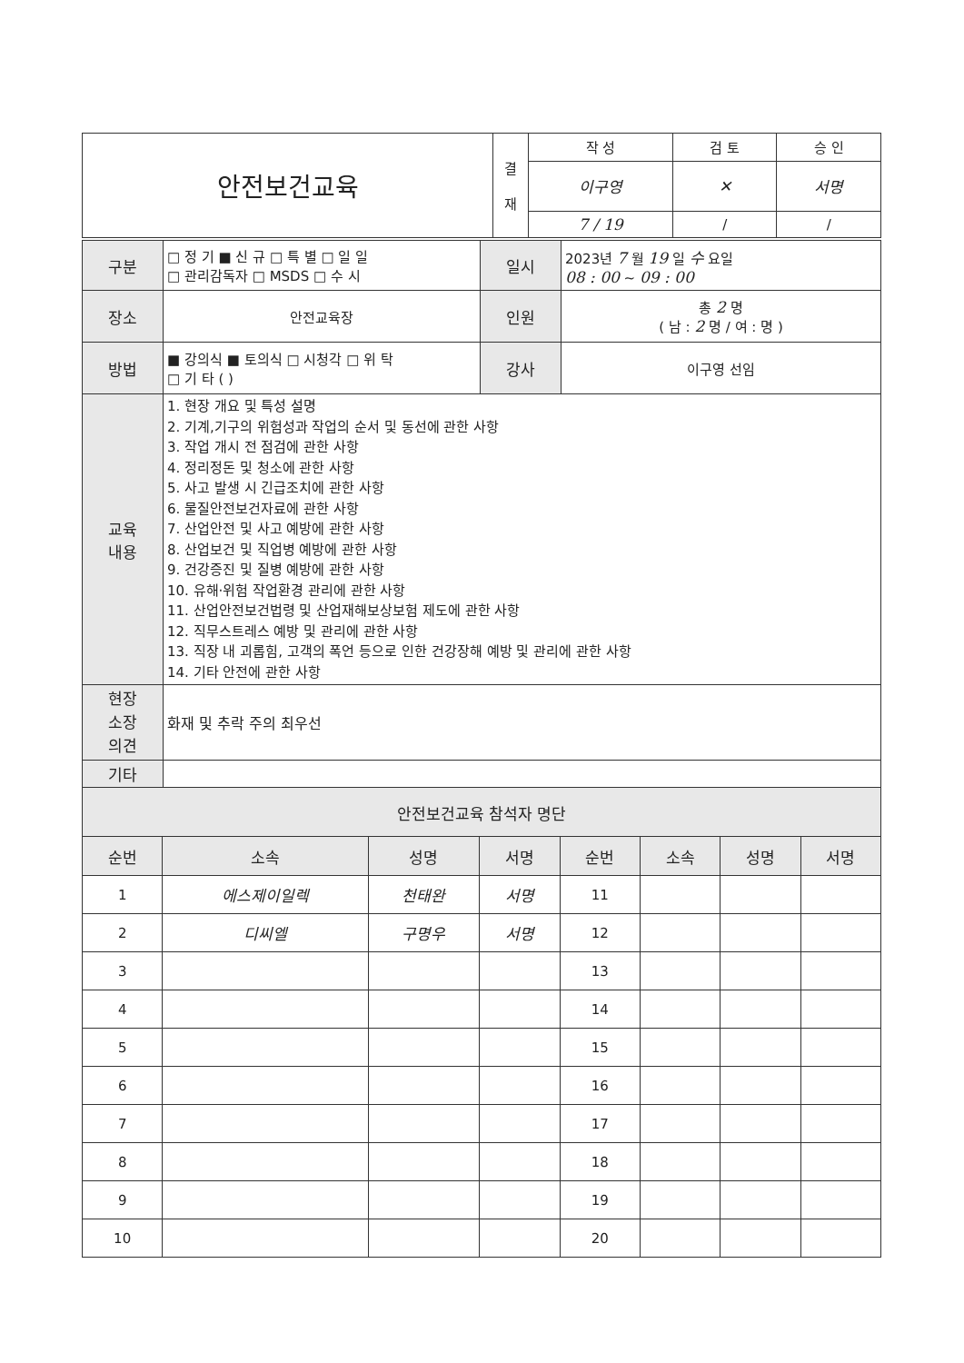| 안전보건교육 | 결 재 | 작 성 | 검 토 | 승 인 |
| | | 이구영 | ✕ | 서명 |
| | | 7 / 19 | / | / |
| 구분 | □ 정 기 ■ 신 규 □ 특 별 □ 일 일 □ 관리감독자 □ MSDS □ 수 시 | 일시 | 2023년 7 월 19 일 수 요일 08 : 00 ~ 09 : 00 |
| 장소 | 안전교육장 | 인원 | 총 2 명 ( 남 : 2 명 / 여 : 명 ) |
| 방법 | ■ 강의식 ■ 토의식 □ 시청각 □ 위 탁 □ 기 타 ( ) | 강사 | 이구영 선임 |
| 교육 내용 | 1. 현장 개요 및 특성 설명 2. 기계,기구의 위험성과 작업의 순서 및 동선에 관한 사항 3. 작업 개시 전 점검에 관한 사항 4. 정리정돈 및 청소에 관한 사항 5. 사고 발생 시 긴급조치에 관한 사항 6. 물질안전보건자료에 관한 사항 7. 산업안전 및 사고 예방에 관한 사항 8. 산업보건 및 직업병 예방에 관한 사항 9. 건강증진 및 질병 예방에 관한 사항 10. 유해·위험 작업환경 관리에 관한 사항 11. 산업안전보건법령 및 산업재해보상보험 제도에 관한 사항 12. 직무스트레스 예방 및 관리에 관한 사항 13. 직장 내 괴롭힘, 고객의 폭언 등으로 인한 건강장해 예방 및 관리에 관한 사항 14. 기타 안전에 관한 사항 | | |
| 현장 소장 의견 | 화재 및 추락 주의 최우선 | | |
| 기타 | | | |
| 안전보건교육 참석자 명단 | | | |
| 순번 | 소속 | 성명 | 서명 | 순번 | 소속 | 성명 | 서명 |
| --- | --- | --- | --- | --- | --- | --- | --- |
| 1 | 에스제이일렉 | 천태완 | 서명 | 11 | | | |
| 2 | 디씨엘 | 구명우 | 서명 | 12 | | | |
| 3 | | | | 13 | | | |
| 4 | | | | 14 | | | |
| 5 | | | | 15 | | | |
| 6 | | | | 16 | | | |
| 7 | | | | 17 | | | |
| 8 | | | | 18 | | | |
| 9 | | | | 19 | | | |
| 10 | | | | 20 | | | |